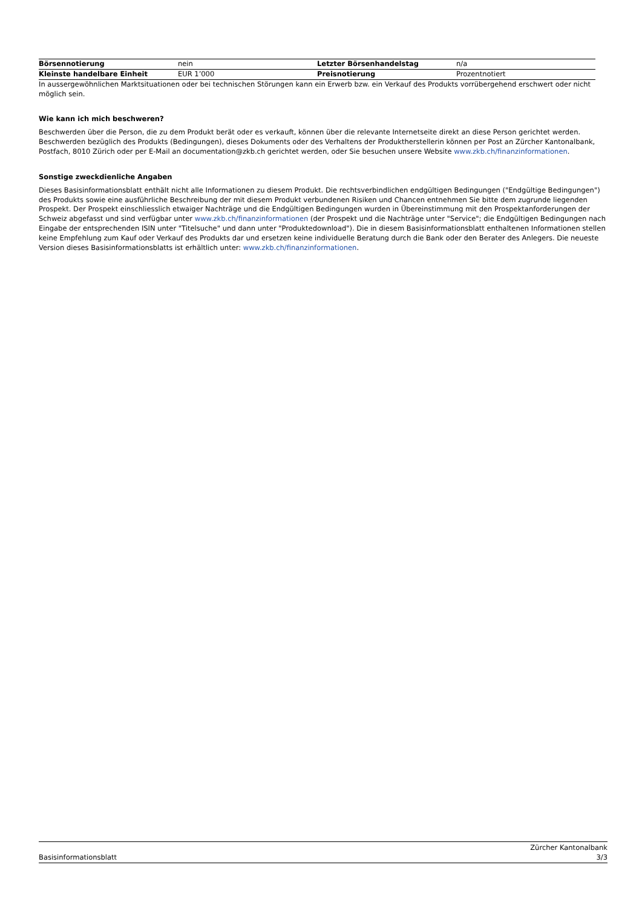| Börsennotierung | nein | Letzter Börsenhandelstag | n/a |
| Kleinste handelbare Einheit | EUR 1’000 | Preisnotierung | Prozentnotiert |
In aussergewöhnlichen Marktsituationen oder bei technischen Störungen kann ein Erwerb bzw. ein Verkauf des Produkts vorrübergehend erschwert oder nicht möglich sein.
Wie kann ich mich beschweren?
Beschwerden über die Person, die zu dem Produkt berät oder es verkauft, können über die relevante Internetseite direkt an diese Person gerichtet werden. Beschwerden bezüglich des Produkts (Bedingungen), dieses Dokuments oder des Verhaltens der Produktherstellerin können per Post an Zürcher Kantonalbank, Postfach, 8010 Zürich oder per E-Mail an documentation@zkb.ch gerichtet werden, oder Sie besuchen unsere Website www.zkb.ch/finanzinformationen.
Sonstige zweckdienliche Angaben
Dieses Basisinformationsblatt enthält nicht alle Informationen zu diesem Produkt. Die rechtsverbindlichen endgültigen Bedingungen ("Endgültige Bedingungen") des Produkts sowie eine ausführliche Beschreibung der mit diesem Produkt verbundenen Risiken und Chancen entnehmen Sie bitte dem zugrunde liegenden Prospekt. Der Prospekt einschliesslich etwaiger Nachträge und die Endgültigen Bedingungen wurden in Übereinstimmung mit den Prospektanforderungen der Schweiz abgefasst und sind verfügbar unter www.zkb.ch/finanzinformationen (der Prospekt und die Nachträge unter "Service"; die Endgültigen Bedingungen nach Eingabe der entsprechenden ISIN unter "Titelsuche" und dann unter "Produktedownload"). Die in diesem Basisinformationsblatt enthaltenen Informationen stellen keine Empfehlung zum Kauf oder Verkauf des Produkts dar und ersetzen keine individuelle Beratung durch die Bank oder den Berater des Anlegers. Die neueste Version dieses Basisinformationsblatts ist erhältlich unter: www.zkb.ch/finanzinformationen.
Basisinformationsblatt Zürcher Kantonalbank
3/3